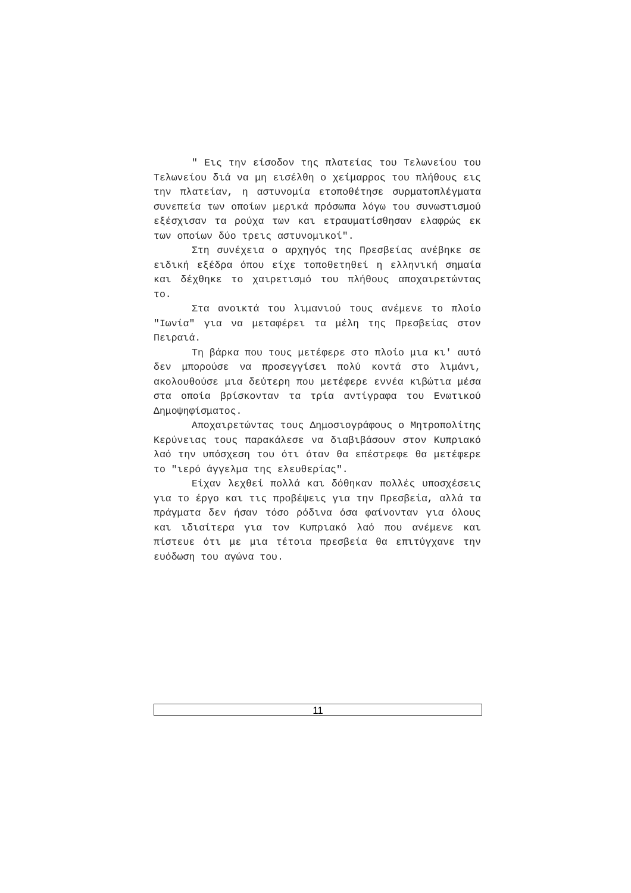" Εις την είσοδον της πλατείας του Τελωνείου του Τελωνείου διά να μη εισέλθη ο χείμαρρος του πλήθους εις την πλατείαν, η αστυνομία ετοποθέτησε συρματοπλέγματα συνεπεία των οποίων μερικά πρόσωπα λόγω του συνωστισμού εξέσχισαν τα ρούχα των και ετραυματίσθησαν ελαφρώς εκ των οποίων δύο τρεις αστυνομικοί".
Στη συνέχεια ο αρχηγός της Πρεσβείας ανέβηκε σε ειδική εξέδρα όπου είχε τοποθετηθεί η ελληνική σημαία και δέχθηκε το χαιρετισμό του πλήθους αποχαιρετώντας το.
Στα ανοικτά του λιμανιού τους ανέμενε το πλοίο "Ιωνία" για να μεταφέρει τα μέλη της Πρεσβείας στον Πειραιά.
Τη βάρκα που τους μετέφερε στο πλοίο μια κι' αυτό δεν μπορούσε να προσεγγίσει πολύ κοντά στο λιμάνι, ακολουθούσε μια δεύτερη που μετέφερε εννέα κιβώτια μέσα στα οποία βρίσκονταν τα τρία αντίγραφα του Ενωτικού Δημοψηφίσματος.
Αποχαιρετώντας τους Δημοσιογράφους ο Μητροπολίτης Κερύνειας τους παρακάλεσε να διαβιβάσουν στον Κυπριακό λαό την υπόσχεση του ότι όταν θα επέστρεφε θα μετέφερε το "ιερό άγγελμα της ελευθερίας".
Είχαν λεχθεί πολλά και δόθηκαν πολλές υποσχέσεις για το έργο και τις προβέψεις για την Πρεσβεία, αλλά τα πράγματα δεν ήσαν τόσο ρόδινα όσα φαίνονταν για όλους και ιδιαίτερα για τον Κυπριακό λαό που ανέμενε και πίστευε ότι με μια τέτοια πρεσβεία θα επιτύγχανε την ευόδωση του αγώνα του.
11